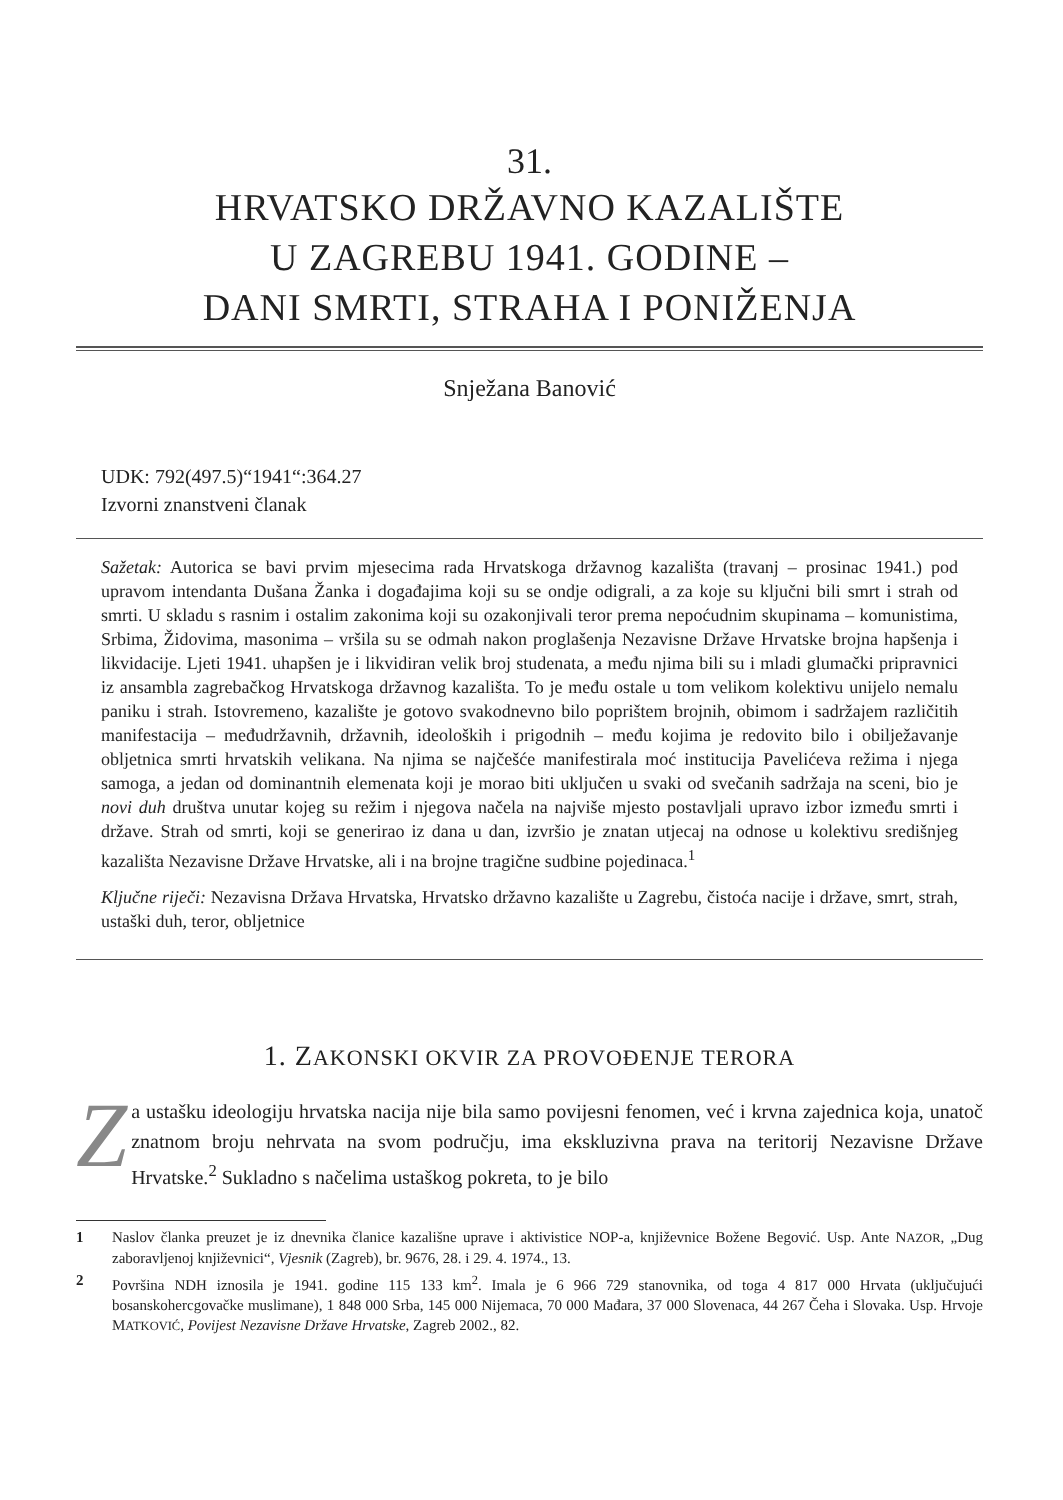31.
HRVATSKO DRŽAVNO KAZALIŠTE
U ZAGREBU 1941. GODINE –
DANI SMRTI, STRAHA I PONIŽENJA
Snježana Banović
UDK: 792(497.5)“1941“:364.27
Izvorni znanstveni članak
Sažetak: Autorica se bavi prvim mjesecima rada Hrvatskoga državnog kazališta (travanj – prosinac 1941.) pod upravom intendanta Dušana Žanka i događajima koji su se ondje odigrali, a za koje su ključni bili smrt i strah od smrti. U skladu s rasnim i ostalim zakonima koji su ozakonjivali teror prema nepoćudnim skupinama – komunistima, Srbima, Židovima, masonima – vršila su se odmah nakon proglašenja Nezavisne Države Hrvatske brojna hapšenja i likvidacije. Ljeti 1941. uhapšen je i likvidiran velik broj studenata, a među njima bili su i mladi glumački pripravnici iz ansambla zagrebačkog Hrvatskoga državnog kazališta. To je među ostale u tom velikom kolektivu unijelo nemalu paniku i strah. Istovremeno, kazalište je gotovo svakodnevno bilo poprištem brojnih, obimom i sadržajem različitih manifestacija – međudržavnih, državnih, ideoloških i prigodnih – među kojima je redovito bilo i obilježavanje obljetnica smrti hrvatskih velikana. Na njima se najčešće manifestirala moć institucija Pavelićeva režima i njega samoga, a jedan od dominantnih elemenata koji je morao biti uključen u svaki od svečanih sadržaja na sceni, bio je novi duh društva unutar kojeg su režim i njegova načela na najviše mjesto postavljali upravo izbor između smrti i države. Strah od smrti, koji se generirao iz dana u dan, izvršio je znatan utjecaj na odnose u kolektivu središnjeg kazališta Nezavisne Države Hrvatske, ali i na brojne tragične sudbine pojedinaca.<sup>1</sup>
Ključne riječi: Nezavisna Država Hrvatska, Hrvatsko državno kazalište u Zagrebu, čistoća nacije i države, smrt, strah, ustaški duh, teror, obljetnice
1. ZAKONSKI OKVIR ZA PROVOĐENJE TERORA
Za ustašku ideologiju hrvatska nacija nije bila samo povijesni fenomen, već i krvna zajednica koja, unatoč znatnom broju nehrvata na svom području, ima ekskluzivna prava na teritorij Nezavisne Države Hrvatske.<sup>2</sup> Sukladno s načelima ustaškog pokreta, to je bilo
1 Naslov članka preuzet je iz dnevnika članice kazališne uprave i aktivistice NOP-a, književnice Božene Begović. Usp. Ante NAZOR, „Dug zaboravljenoj književnici“, Vjesnik (Zagreb), br. 9676, 28. i 29. 4. 1974., 13.
2 Površina NDH iznosila je 1941. godine 115 133 km<sup>2</sup>. Imala je 6 966 729 stanovnika, od toga 4 817 000 Hrvata (uključujući bosanskohercgovačke muslimane), 1 848 000 Srba, 145 000 Nijemaca, 70 000 Mađara, 37 000 Slovenaca, 44 267 Čeha i Slovaka. Usp. Hrvoje MATKOVIĆ, Povijest Nezavisne Države Hrvatske, Zagreb 2002., 82.